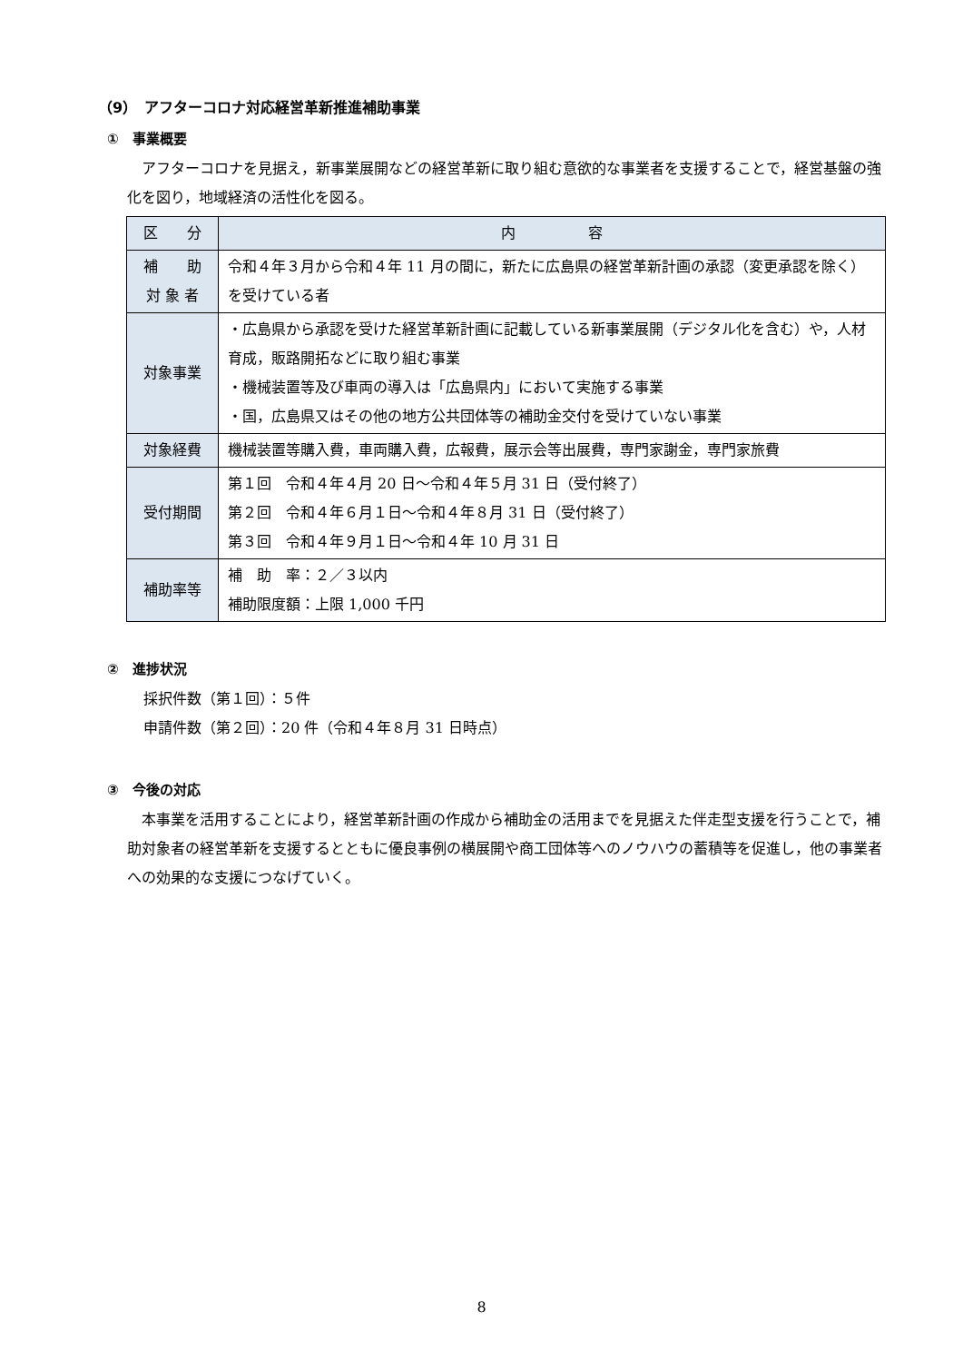（9）　アフターコロナ対応経営革新推進補助事業
①　事業概要
アフターコロナを見据え，新事業展開などの経営革新に取り組む意欲的な事業者を支援することで，経営基盤の強化を図り，地域経済の活性化を図る。
| 区 分 | 内 容 |
| --- | --- |
| 補 助 対 象 者 | 令和４年３月から令和４年 11 月の間に，新たに広島県の経営革新計画の承認（変更承認を除く）を受けている者 |
| 対象事業 | ・広島県から承認を受けた経営革新計画に記載している新事業展開（デジタル化を含む）や，人材育成，販路開拓などに取り組む事業 ・機械装置等及び車両の導入は「広島県内」において実施する事業 ・国，広島県又はその他の地方公共団体等の補助金交付を受けていない事業 |
| 対象経費 | 機械装置等購入費，車両購入費，広報費，展示会等出展費，専門家謝金，専門家旅費 |
| 受付期間 | 第１回 令和４年４月 20 日～令和４年５月 31 日（受付終了） 第２回 令和４年６月１日～令和４年８月 31 日（受付終了） 第３回 令和４年９月１日～令和４年 10 月 31 日 |
| 補助率等 | 補 助 率：２／３以内 補助限度額：上限 1,000 千円 |
②　進捗状況
採択件数（第１回）：５件
申請件数（第２回）：20 件（令和４年８月 31 日時点）
③　今後の対応
本事業を活用することにより，経営革新計画の作成から補助金の活用までを見据えた伴走型支援を行うことで，補助対象者の経営革新を支援するとともに優良事例の横展開や商工団体等へのノウハウの蓄積等を促進し，他の事業者への効果的な支援につなげていく。
8